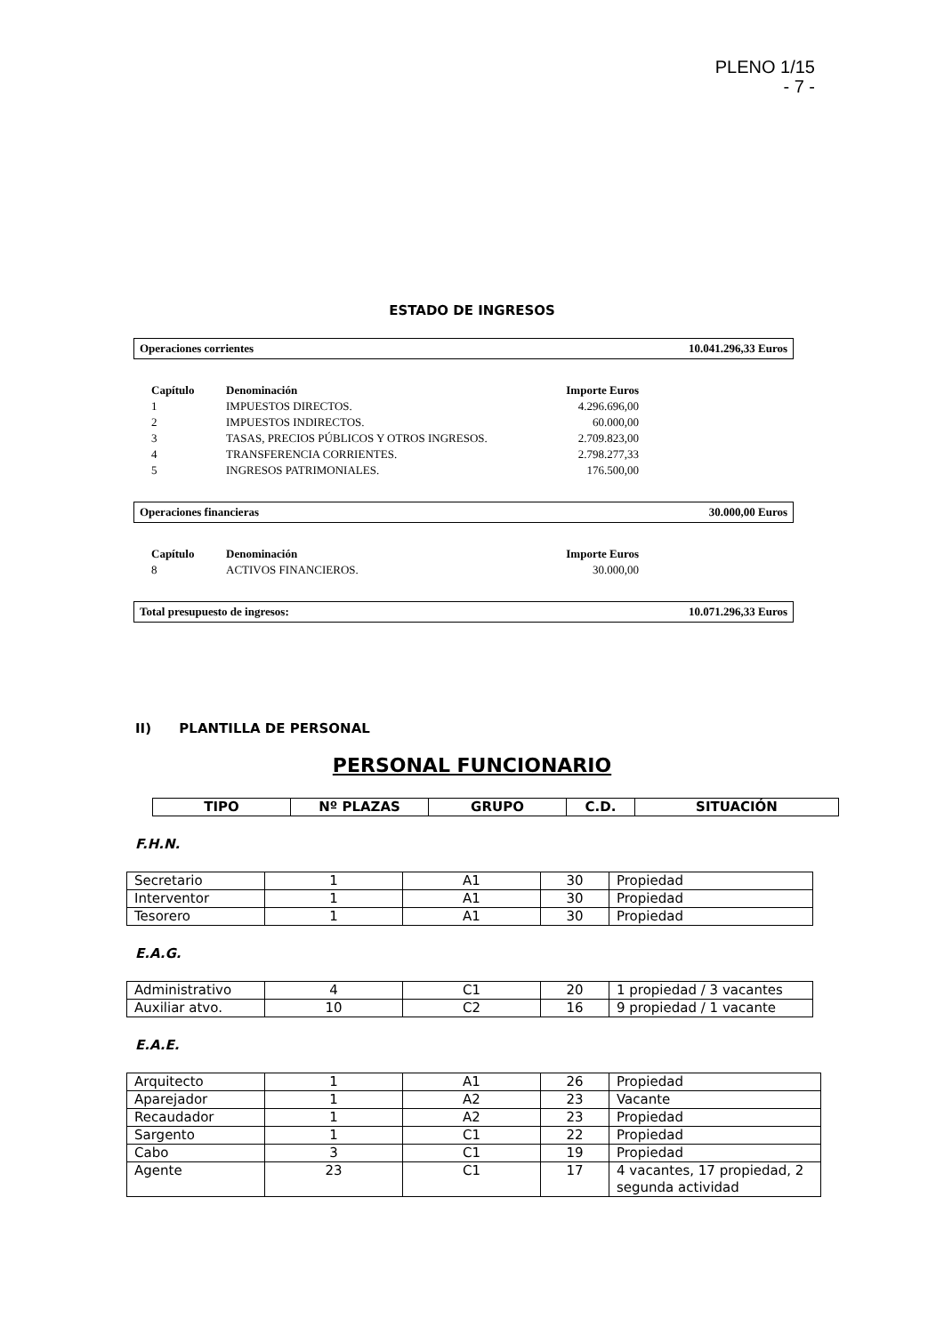PLENO 1/15
- 7 -
ESTADO DE INGRESOS
Operaciones corrientes 10.041.296,33 Euros
| Capítulo | Denominación | Importe Euros |
| --- | --- | --- |
| 1 | IMPUESTOS DIRECTOS. | 4.296.696,00 |
| 2 | IMPUESTOS INDIRECTOS. | 60.000,00 |
| 3 | TASAS, PRECIOS PÚBLICOS Y OTROS INGRESOS. | 2.709.823,00 |
| 4 | TRANSFERENCIA CORRIENTES. | 2.798.277,33 |
| 5 | INGRESOS PATRIMONIALES. | 176.500,00 |
Operaciones financieras 30.000,00 Euros
| Capítulo | Denominación | Importe Euros |
| --- | --- | --- |
| 8 | ACTIVOS FINANCIEROS. | 30.000,00 |
Total presupuesto de ingresos: 10.071.296,33 Euros
II) PLANTILLA DE PERSONAL
PERSONAL FUNCIONARIO
| TIPO | Nº PLAZAS | GRUPO | C.D. | SITUACIÓN |
| --- | --- | --- | --- | --- |
F.H.N.
| Secretario | 1 | A1 | 30 | Propiedad |
| Interventor | 1 | A1 | 30 | Propiedad |
| Tesorero | 1 | A1 | 30 | Propiedad |
E.A.G.
| Administrativo | 4 | C1 | 20 | 1 propiedad / 3 vacantes |
| Auxiliar atvo. | 10 | C2 | 16 | 9 propiedad / 1 vacante |
E.A.E.
| Arquitecto | 1 | A1 | 26 | Propiedad |
| Aparejador | 1 | A2 | 23 | Vacante |
| Recaudador | 1 | A2 | 23 | Propiedad |
| Sargento | 1 | C1 | 22 | Propiedad |
| Cabo | 3 | C1 | 19 | Propiedad |
| Agente | 23 | C1 | 17 | 4 vacantes, 17 propiedad, 2 segunda actividad |